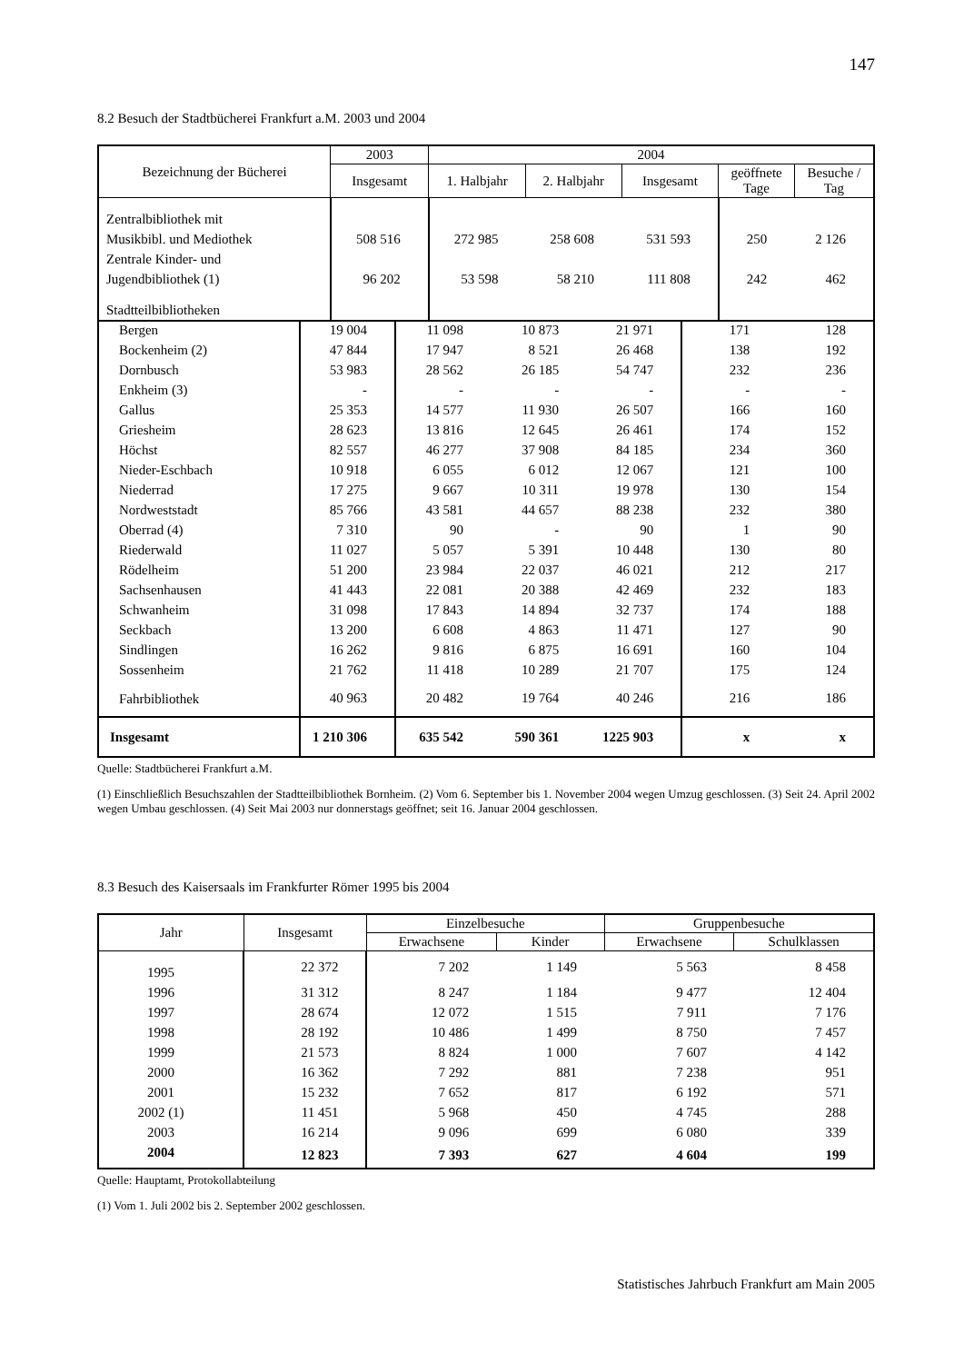147
8.2 Besuch der Stadtbücherei Frankfurt a.M. 2003 und 2004
| Bezeichnung der Bücherei | 2003 | 2004 | | | | |
| --- | --- | --- | --- | --- | --- | --- |
| | Insgesamt | 1. Halbjahr | 2. Halbjahr | Insgesamt | geöffnete Tage | Besuche / Tag |
| Zentralbibliothek mit Musikbibl. und Mediothek | 508 516 | 272 985 | 258 608 | 531 593 | 250 | 2 126 |
| Zentrale Kinder- und Jugendbibliothek (1) | 96 202 | 53 598 | 58 210 | 111 808 | 242 | 462 |
| Stadtteilbibliotheken | | | | | | |
| Bergen | 19 004 | 11 098 | 10 873 | 21 971 | 171 | 128 |
| Bockenheim (2) | 47 844 | 17 947 | 8 521 | 26 468 | 138 | 192 |
| Dornbusch | 53 983 | 28 562 | 26 185 | 54 747 | 232 | 236 |
| Enkheim (3) | - | - | - | - | - | - |
| Gallus | 25 353 | 14 577 | 11 930 | 26 507 | 166 | 160 |
| Griesheim | 28 623 | 13 816 | 12 645 | 26 461 | 174 | 152 |
| Höchst | 82 557 | 46 277 | 37 908 | 84 185 | 234 | 360 |
| Nieder-Eschbach | 10 918 | 6 055 | 6 012 | 12 067 | 121 | 100 |
| Niederrad | 17 275 | 9 667 | 10 311 | 19 978 | 130 | 154 |
| Nordweststadt | 85 766 | 43 581 | 44 657 | 88 238 | 232 | 380 |
| Oberrad (4) | 7 310 | 90 | - | 90 | 1 | 90 |
| Riederwald | 11 027 | 5 057 | 5 391 | 10 448 | 130 | 80 |
| Rödelheim | 51 200 | 23 984 | 22 037 | 46 021 | 212 | 217 |
| Sachsenhausen | 41 443 | 22 081 | 20 388 | 42 469 | 232 | 183 |
| Schwanheim | 31 098 | 17 843 | 14 894 | 32 737 | 174 | 188 |
| Seckbach | 13 200 | 6 608 | 4 863 | 11 471 | 127 | 90 |
| Sindlingen | 16 262 | 9 816 | 6 875 | 16 691 | 160 | 104 |
| Sossenheim | 21 762 | 11 418 | 10 289 | 21 707 | 175 | 124 |
| Fahrbibliothek | 40 963 | 20 482 | 19 764 | 40 246 | 216 | 186 |
| Insgesamt | 1 210 306 | 635 542 | 590 361 | 1225 903 | x | x |
Quelle: Stadtbücherei Frankfurt a.M.
(1) Einschließlich Besuchszahlen der Stadtteilbibliothek Bornheim. (2) Vom 6. September bis 1. November 2004 wegen Umzug geschlossen. (3) Seit 24. April 2002 wegen Umbau geschlossen. (4) Seit Mai 2003 nur donnerstags geöffnet; seit 16. Januar 2004 geschlossen.
8.3 Besuch des Kaisersaals im Frankfurter Römer 1995 bis 2004
| Jahr | Insgesamt | Einzelbesuche | | Gruppenbesuche | |
| --- | --- | --- | --- | --- | --- |
| | | Erwachsene | Kinder | Erwachsene | Schulklassen |
| 1995 | 22 372 | 7 202 | 1 149 | 5 563 | 8 458 |
| 1996 | 31 312 | 8 247 | 1 184 | 9 477 | 12 404 |
| 1997 | 28 674 | 12 072 | 1 515 | 7 911 | 7 176 |
| 1998 | 28 192 | 10 486 | 1 499 | 8 750 | 7 457 |
| 1999 | 21 573 | 8 824 | 1 000 | 7 607 | 4 142 |
| 2000 | 16 362 | 7 292 | 881 | 7 238 | 951 |
| 2001 | 15 232 | 7 652 | 817 | 6 192 | 571 |
| 2002 (1) | 11 451 | 5 968 | 450 | 4 745 | 288 |
| 2003 | 16 214 | 9 096 | 699 | 6 080 | 339 |
| 2004 | 12 823 | 7 393 | 627 | 4 604 | 199 |
Quelle: Hauptamt, Protokollabteilung
(1) Vom 1. Juli 2002 bis 2. September 2002 geschlossen.
Statistisches Jahrbuch Frankfurt am Main 2005